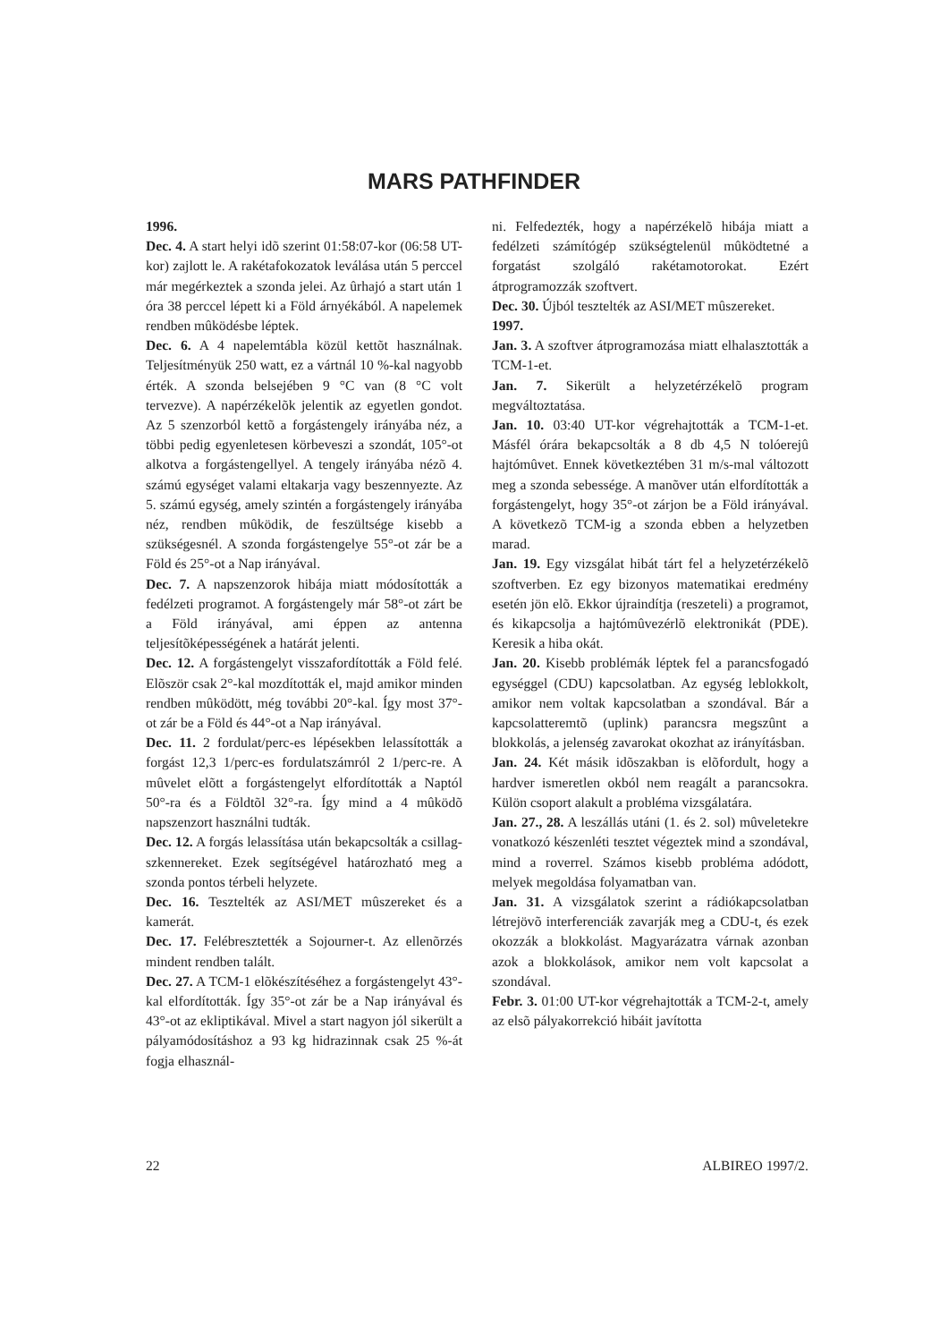MARS PATHFINDER
1996.
Dec. 4. A start helyi idõ szerint 01:58:07-kor (06:58 UT-kor) zajlott le. A rakétafokozatok leválása után 5 perccel már megérkeztek a szonda jelei. Az ûrhajó a start után 1 óra 38 perccel lépett ki a Föld árnyékából. A napelemek rendben mûködésbe léptek.
Dec. 6. A 4 napelemtábla közül kettõt használnak. Teljesítményük 250 watt, ez a vártnál 10 %-kal nagyobb érték. A szonda belsejében 9 °C van (8 °C volt tervezve). A napérzékelõk jelentik az egyetlen gondot. Az 5 szenzorból kettõ a forgástengely irányába néz, a többi pedig egyenletesen körbeveszi a szondát, 105°-ot alkotva a forgástengellyel. A tengely irányába nézõ 4. számú egységet valami eltakarja vagy beszennyezte. Az 5. számú egység, amely szintén a forgástengely irányába néz, rendben mûködik, de feszültsége kisebb a szükségesnél. A szonda forgástengelye 55°-ot zár be a Föld és 25°-ot a Nap irányával.
Dec. 7. A napszenzorok hibája miatt módosították a fedélzeti programot. A forgástengely már 58°-ot zárt be a Föld irányával, ami éppen az antenna teljesítõképességének a határát jelenti.
Dec. 12. A forgástengelyt visszafordították a Föld felé. Elõször csak 2°-kal mozdították el, majd amikor minden rendben mûködött, még további 20°-kal. Így most 37°-ot zár be a Föld és 44°-ot a Nap irányával.
Dec. 11. 2 fordulat/perc-es lépésekben lelassították a forgást 12,3 1/perc-es fordulatszámról 2 1/perc-re. A mûvelet elõtt a forgástengelyt elfordították a Naptól 50°-ra és a Földtõl 32°-ra. Így mind a 4 mûködõ napszenzort használni tudták.
Dec. 12. A forgás lelassítása után bekapcsolták a csillag-szkennereket. Ezek segítségével határozható meg a szonda pontos térbeli helyzete.
Dec. 16. Tesztelték az ASI/MET mûszereket és a kamerát.
Dec. 17. Felébresztették a Sojourner-t. Az ellenõrzés mindent rendben talált.
Dec. 27. A TCM-1 elõkészítéséhez a forgástengelyt 43°-kal elfordították. Így 35°-ot zár be a Nap irányával és 43°-ot az ekliptikával. Mivel a start nagyon jól sikerült a pályamódosításhoz a 93 kg hidrazinnak csak 25 %-át fogja elhasznál-
ni. Felfedezték, hogy a napérzékelõ hibája miatt a fedélzeti számítógép szükségtelenül mûködtetné a forgatást szolgáló rakétamotorokat. Ezért átprogramozzák szoftvert.
Dec. 30. Újból tesztelték az ASI/MET mûszereket.
1997.
Jan. 3. A szoftver átprogramozása miatt elhalasztották a TCM-1-et.
Jan. 7. Sikerült a helyzetérzékelõ program megváltoztatása.
Jan. 10. 03:40 UT-kor végrehajtották a TCM-1-et. Másfél órára bekapcsolták a 8 db 4,5 N tolóerejû hajtómûvet. Ennek következtében 31 m/s-mal változott meg a szonda sebessége. A manõver után elfordították a forgástengelyt, hogy 35°-ot zárjon be a Föld irányával. A következõ TCM-ig a szonda ebben a helyzetben marad.
Jan. 19. Egy vizsgálat hibát tárt fel a helyzetérzékelõ szoftverben. Ez egy bizonyos matematikai eredmény esetén jön elõ. Ekkor újraindítja (reszeteli) a programot, és kikapcsolja a hajtómûvezérlõ elektronikát (PDE). Keresik a hiba okát.
Jan. 20. Kisebb problémák léptek fel a parancsfogadó egységgel (CDU) kapcsolatban. Az egység leblokkolt, amikor nem voltak kapcsolatban a szondával. Bár a kapcsolatteremtõ (uplink) parancsra megszûnt a blokkolás, a jelenség zavarokat okozhat az irányításban.
Jan. 24. Két másik idõszakban is elõfordult, hogy a hardver ismeretlen okból nem reagált a parancsokra. Külön csoport alakult a probléma vizsgálatára.
Jan. 27., 28. A leszállás utáni (1. és 2. sol) mûveletekre vonatkozó készenléti tesztet végeztek mind a szondával, mind a roverrel. Számos kisebb probléma adódott, melyek megoldása folyamatban van.
Jan. 31. A vizsgálatok szerint a rádiókapcsolatban létrejövõ interferenciák zavarják meg a CDU-t, és ezek okozzák a blokkolást. Magyarázatra várnak azonban azok a blokkolások, amikor nem volt kapcsolat a szondával.
Febr. 3. 01:00 UT-kor végrehajtották a TCM-2-t, amely az elsõ pályakorrekció hibáit javította
22 ALBIREO 1997/2.